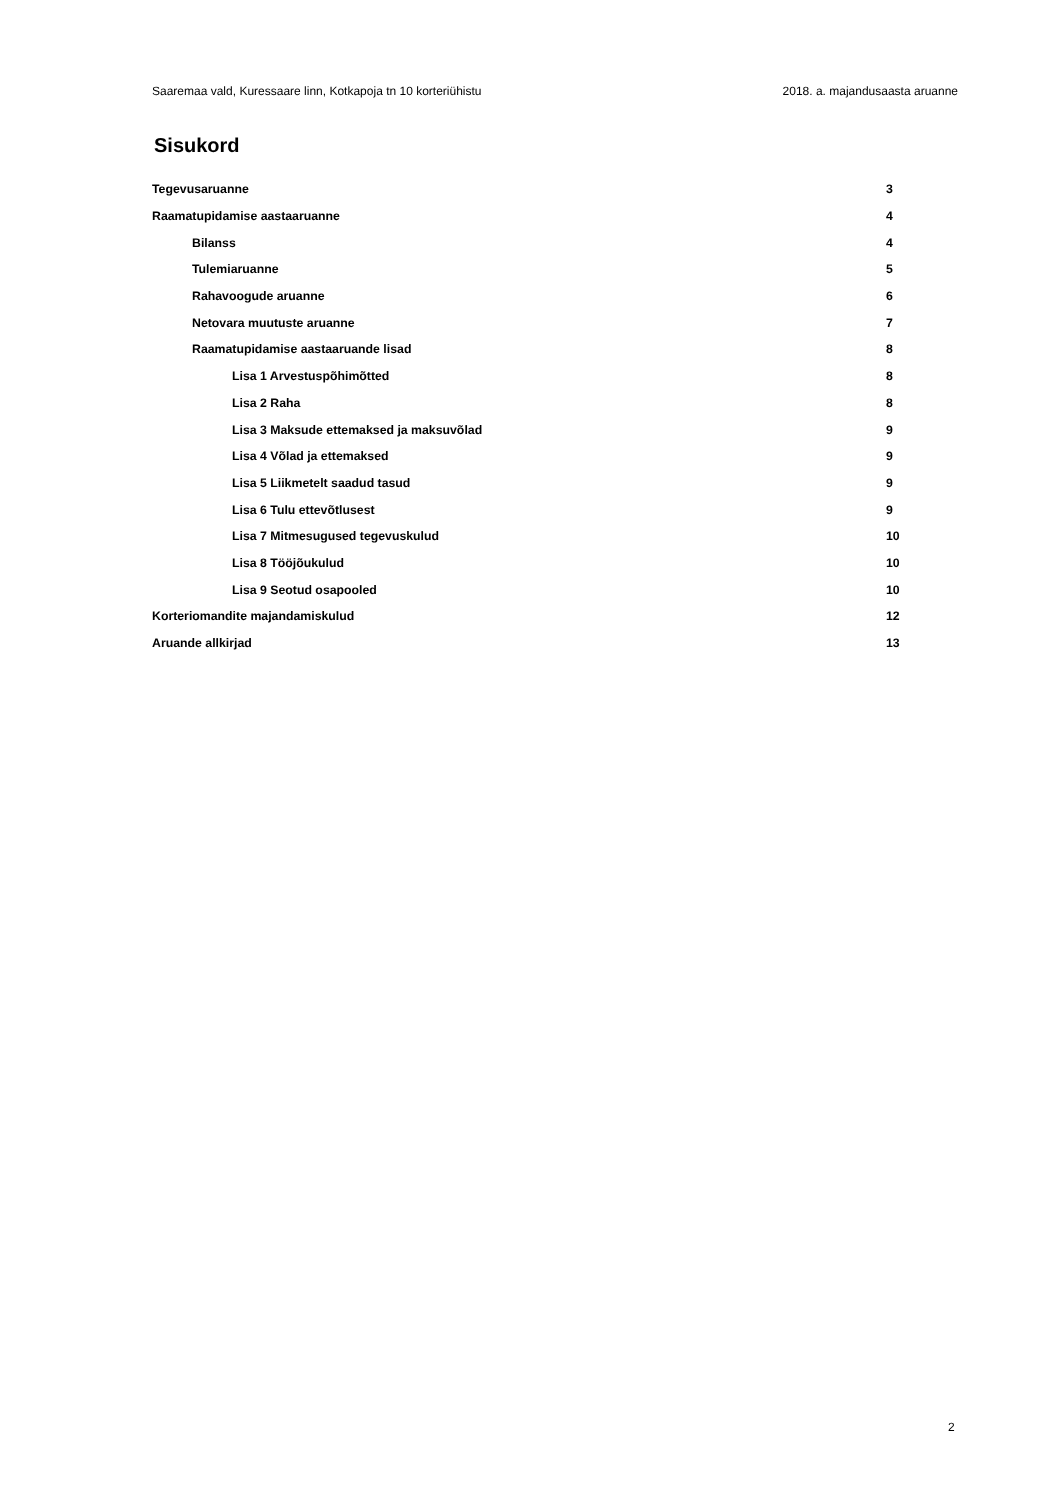Saaremaa vald, Kuressaare linn, Kotkapoja tn 10 korteriühistu 2018. a. majandusaasta aruanne
Sisukord
Tegevusaruanne 3
Raamatupidamise aastaaruanne 4
Bilanss 4
Tulemiaruanne 5
Rahavoogude aruanne 6
Netovara muutuste aruanne 7
Raamatupidamise aastaaruande lisad 8
Lisa 1 Arvestuspõhimõtted 8
Lisa 2 Raha 8
Lisa 3 Maksude ettemaksed ja maksuvõlad 9
Lisa 4 Võlad ja ettemaksed 9
Lisa 5 Liikmetelt saadud tasud 9
Lisa 6 Tulu ettevõtlusest 9
Lisa 7 Mitmesugused tegevuskulud 10
Lisa 8 Tööjõukulud 10
Lisa 9 Seotud osapooled 10
Korteriomandite majandamiskulud 12
Aruande allkirjad 13
2